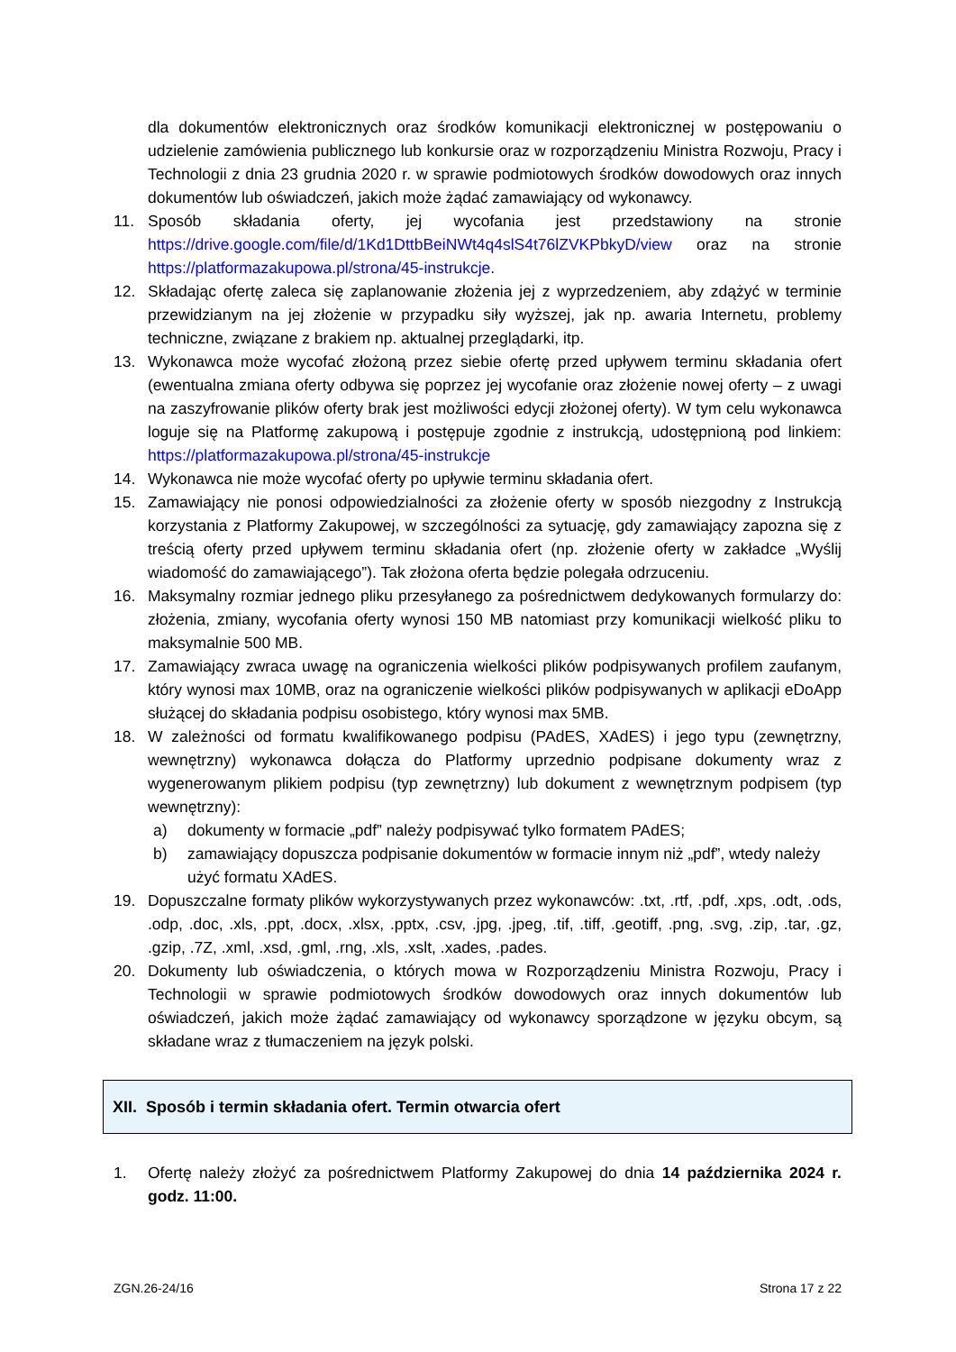dla dokumentów elektronicznych oraz środków komunikacji elektronicznej w postępowaniu o udzielenie zamówienia publicznego lub konkursie oraz w rozporządzeniu Ministra Rozwoju, Pracy i Technologii z dnia 23 grudnia 2020 r. w sprawie podmiotowych środków dowodowych oraz innych dokumentów lub oświadczeń, jakich może żądać zamawiający od wykonawcy.
11. Sposób składania oferty, jej wycofania jest przedstawiony na stronie https://drive.google.com/file/d/1Kd1DttbBeiNWt4q4slS4t76lZVKPbkyD/view oraz na stronie https://platformazakupowa.pl/strona/45-instrukcje.
12. Składając ofertę zaleca się zaplanowanie złożenia jej z wyprzedzeniem, aby zdążyć w terminie przewidzianym na jej złożenie w przypadku siły wyższej, jak np. awaria Internetu, problemy techniczne, związane z brakiem np. aktualnej przeglądarki, itp.
13. Wykonawca może wycofać złożoną przez siebie ofertę przed upływem terminu składania ofert (ewentualna zmiana oferty odbywa się poprzez jej wycofanie oraz złożenie nowej oferty – z uwagi na zaszyfrowanie plików oferty brak jest możliwości edycji złożonej oferty). W tym celu wykonawca loguje się na Platformę zakupową i postępuje zgodnie z instrukcją, udostępnioną pod linkiem: https://platformazakupowa.pl/strona/45-instrukcje
14. Wykonawca nie może wycofać oferty po upływie terminu składania ofert.
15. Zamawiający nie ponosi odpowiedzialności za złożenie oferty w sposób niezgodny z Instrukcją korzystania z Platformy Zakupowej, w szczególności za sytuację, gdy zamawiający zapozna się z treścią oferty przed upływem terminu składania ofert (np. złożenie oferty w zakładce „Wyślij wiadomość do zamawiającego”). Tak złożona oferta będzie polegała odrzuceniu.
16. Maksymalny rozmiar jednego pliku przesyłanego za pośrednictwem dedykowanych formularzy do: złożenia, zmiany, wycofania oferty wynosi 150 MB natomiast przy komunikacji wielkość pliku to maksymalnie 500 MB.
17. Zamawiający zwraca uwagę na ograniczenia wielkości plików podpisywanych profilem zaufanym, który wynosi max 10MB, oraz na ograniczenie wielkości plików podpisywanych w aplikacji eDoApp służącej do składania podpisu osobistego, który wynosi max 5MB.
18. W zależności od formatu kwalifikowanego podpisu (PAdES, XAdES) i jego typu (zewnętrzny, wewnętrzny) wykonawca dołącza do Platformy uprzednio podpisane dokumenty wraz z wygenerowanym plikiem podpisu (typ zewnętrzny) lub dokument z wewnętrznym podpisem (typ wewnętrzny):
a) dokumenty w formacie „pdf” należy podpisywać tylko formatem PAdES;
b) zamawiający dopuszcza podpisanie dokumentów w formacie innym niż „pdf”, wtedy należy użyć formatu XAdES.
19. Dopuszczalne formaty plików wykorzystywanych przez wykonawców: .txt, .rtf, .pdf, .xps, .odt, .ods, .odp, .doc, .xls, .ppt, .docx, .xlsx, .pptx, .csv, .jpg, .jpeg, .tif, .tiff, .geotiff, .png, .svg, .zip, .tar, .gz, .gzip, .7Z, .xml, .xsd, .gml, .rng, .xls, .xslt, .xades, .pades.
20. Dokumenty lub oświadczenia, o których mowa w Rozporządzeniu Ministra Rozwoju, Pracy i Technologii w sprawie podmiotowych środków dowodowych oraz innych dokumentów lub oświadczeń, jakich może żądać zamawiający od wykonawcy sporządzone w języku obcym, są składane wraz z tłumaczeniem na język polski.
XII. Sposób i termin składania ofert. Termin otwarcia ofert
1. Ofertę należy złożyć za pośrednictwem Platformy Zakupowej do dnia 14 października 2024 r. godz. 11:00.
ZGN.26-24/16 Strona 17 z 22